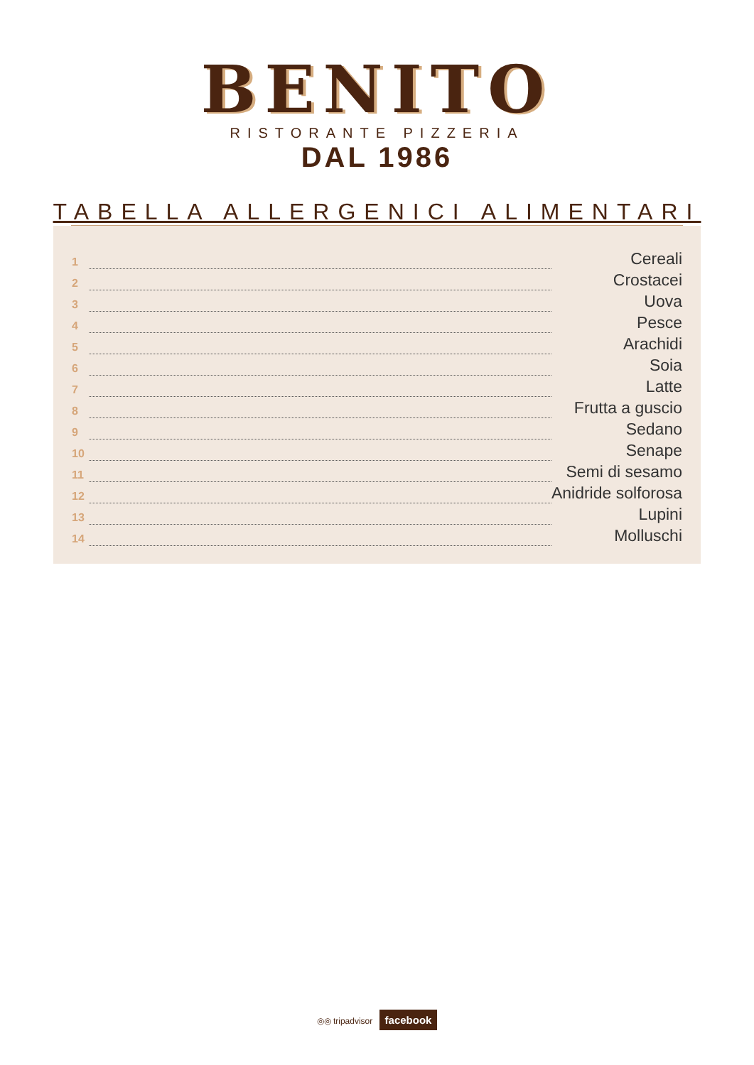BENITO
RISTORANTE PIZZERIA
DAL 1986
TABELLA ALLERGENICI ALIMENTARI
| 1 | | Cereali |
| 2 | | Crostacei |
| 3 | | Uova |
| 4 | | Pesce |
| 5 | | Arachidi |
| 6 | | Soia |
| 7 | | Latte |
| 8 | | Frutta a guscio |
| 9 | | Sedano |
| 10 | | Senape |
| 11 | | Semi di sesamo |
| 12 | | Anidride solforosa |
| 13 | | Lupini |
| 14 | | Molluschi |
◎◎ tripadvisor facebook